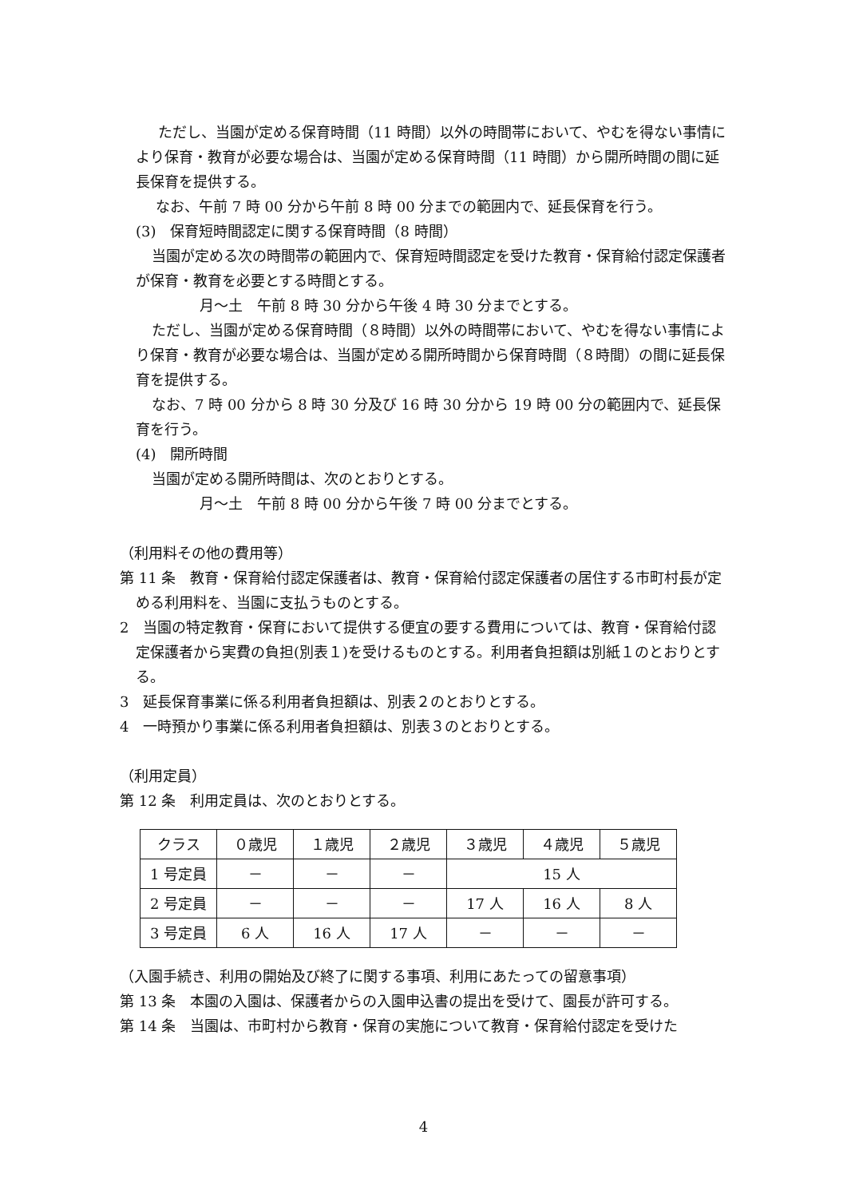ただし、当園が定める保育時間（11 時間）以外の時間帯において、やむを得ない事情により保育・教育が必要な場合は、当園が定める保育時間（11 時間）から開所時間の間に延長保育を提供する。
なお、午前 7 時 00 分から午前 8 時 00 分までの範囲内で、延長保育を行う。
(3)　保育短時間認定に関する保育時間（8 時間）
当園が定める次の時間帯の範囲内で、保育短時間認定を受けた教育・保育給付認定保護者が保育・教育を必要とする時間とする。
月～土　午前 8 時 30 分から午後 4 時 30 分までとする。
ただし、当園が定める保育時間（８時間）以外の時間帯において、やむを得ない事情により保育・教育が必要な場合は、当園が定める開所時間から保育時間（８時間）の間に延長保育を提供する。
なお、7 時 00 分から 8 時 30 分及び 16 時 30 分から 19 時 00 分の範囲内で、延長保育を行う。
(4)　開所時間
当園が定める開所時間は、次のとおりとする。
月～土　午前 8 時 00 分から午後 7 時 00 分までとする。
（利用料その他の費用等）
第 11 条　教育・保育給付認定保護者は、教育・保育給付認定保護者の居住する市町村長が定める利用料を、当園に支払うものとする。
2　当園の特定教育・保育において提供する便宜の要する費用については、教育・保育給付認定保護者から実費の負担(別表１)を受けるものとする。利用者負担額は別紙１のとおりとする。
3　延長保育事業に係る利用者負担額は、別表２のとおりとする。
4　一時預かり事業に係る利用者負担額は、別表３のとおりとする。
（利用定員）
第 12 条　利用定員は、次のとおりとする。
| クラス | ０歳児 | １歳児 | ２歳児 | ３歳児 | ４歳児 | ５歳児 |
| 1 号定員 | － | － | － | 15 人 | | |
| 2 号定員 | － | － | － | 17 人 | 16 人 | 8 人 |
| 3 号定員 | 6 人 | 16 人 | 17 人 | － | － | － |
（入園手続き、利用の開始及び終了に関する事項、利用にあたっての留意事項）
第 13 条　本園の入園は、保護者からの入園申込書の提出を受けて、園長が許可する。
第 14 条　当園は、市町村から教育・保育の実施について教育・保育給付認定を受けた
4